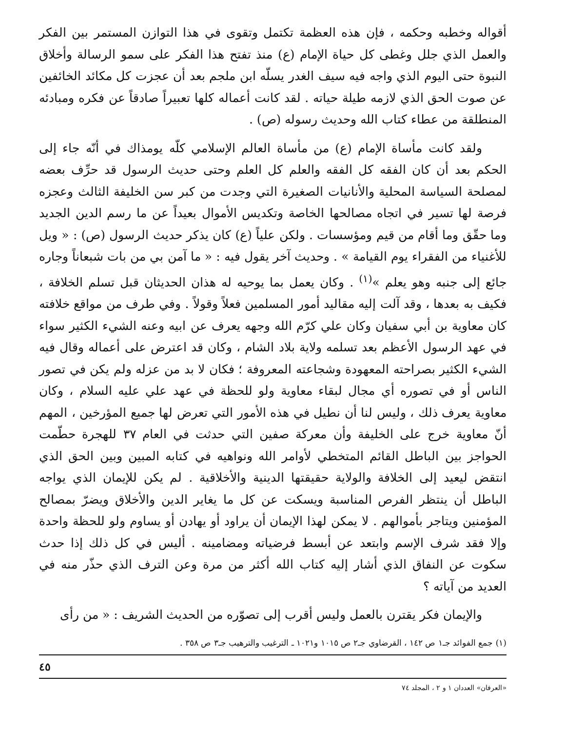أقواله وخطبه وحكمه ، فإن هذه العظمة تكتمل وتقوى في هذا التوازن المستمر بين الفكر والعمل الذي جلل وغطى كل حياة الإمام (ع) منذ تفتح هذا الفكر على سمو الرسالة وأخلاق النبوة حتى اليوم الذي واجه فيه سيف الغدر يسلّه ابن ملجم بعد أن عجزت كل مكائد الخائفين عن صوت الحق الذي لازمه طيلة حياته . لقد كانت أعماله كلها تعبيراً صادقاً عن فكره ومبادئه المنطلقة من عطاء كتاب الله وحديث رسوله (ص) .
ولقد كانت مأساة الإمام (ع) من مأساة العالم الإسلامي كلّه يومذاك في أنّه جاء إلى الحكم بعد أن كان الفقه كل الفقه والعلم كل العلم وحتى حديث الرسول قد حرِّف بعضه لمصلحة السياسة المحلية والأنانيات الصغيرة التي وجدت من كبر سن الخليفة الثالث وعجزه فرصة لها تسير في اتجاه مصالحها الخاصة وتكديس الأموال بعيداً عن ما رسم الدين الجديد وما حقّق وما أقام من قيم ومؤسسات . ولكن علياً (ع) كان يذكر حديث الرسول (ص) : « ويل للأغنياء من الفقراء يوم القيامة » . وحديث آخر يقول فيه : « ما آمن بي من بات شبعاناً وجاره جائع إلى جنبه وهو يعلم »<sup>(١)</sup> . وكان يعمل بما يوحيه له هذان الحديثان قبل تسلم الخلافة ، فكيف به بعدها ، وقد آلت إليه مقاليد أمور المسلمين فعلاً وقولاً . وفي طرف من مواقع خلافته كان معاوية بن أبي سفيان وكان علي كرّم الله وجهه يعرف عن ابيه وعنه الشيء الكثير سواء في عهد الرسول الأعظم بعد تسلمه ولاية بلاد الشام ، وكان قد اعترض على أعماله وقال فيه الشيء الكثير بصراحته المعهودة وشجاعته المعروفة ؛ فكان لا بد من عزله ولم يكن في تصور الناس أو في تصوره أي مجال لبقاء معاوية ولو للحظة في عهد علي عليه السلام ، وكان معاوية يعرف ذلك ، وليس لنا أن نطيل في هذه الأمور التي تعرض لها جميع المؤرخين ، المهم أنّ معاوية خرج على الخليفة وأن معركة صفين التي حدثت في العام ٣٧ للهجرة حطّمت الحواجز بين الباطل القائم المتخطي لأوامر الله ونواهيه في كتابه المبين وبين الحق الذي انتقض ليعيد إلى الخلافة والولاية حقيقتها الدينية والأخلاقية . لم يكن للإيمان الذي يواجه الباطل أن ينتظر الفرص المناسبة ويسكت عن كل ما يغاير الدين والأخلاق ويضرّ بمصالح المؤمنين ويتاجر بأموالهم . لا يمكن لهذا الإيمان أن يراود أو يهادن أو يساوم ولو للحظة واحدة وإلا فقد شرف الإسم وابتعد عن أبسط فرضياته ومضامينه . أليس في كل ذلك إذا حدث سكوت عن النفاق الذي أشار إليه كتاب الله أكثر من مرة وعن الترف الذي حذّر منه في العديد من آياته ؟
والإيمان فكر يقترن بالعمل وليس أقرب إلى تصوّره من الحديث الشريف : « من رأى
(١) جمع الفوائد جـ١ ص ١٤٢ ، القرضاوي جـ٢ ص ١٠١٥ و١٠٢١ ـ الترغيب والترهيب جـ٣ ص ٣٥٨ .
٤٥
«العرفان» العددان ١ و ٢ ، المجلد ٧٤